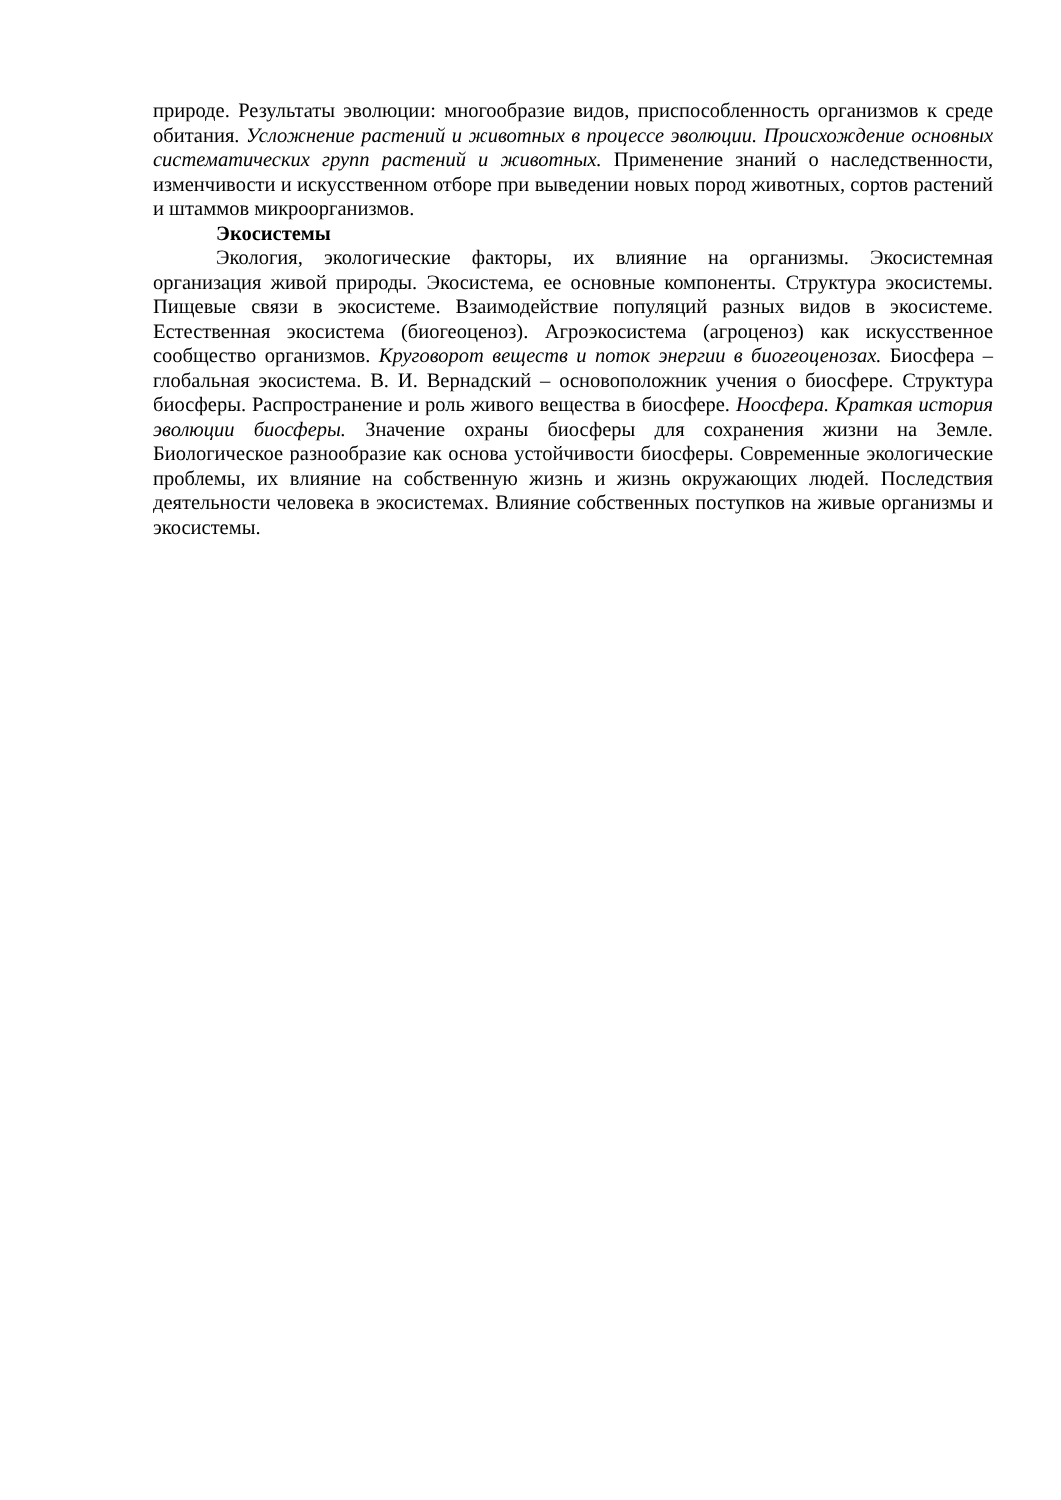природе. Результаты эволюции: многообразие видов, приспособленность организмов к среде обитания. Усложнение растений и животных в процессе эволюции. Происхождение основных систематических групп растений и животных. Применение знаний о наследственности, изменчивости и искусственном отборе при выведении новых пород животных, сортов растений и штаммов микроорганизмов.
Экосистемы
Экология, экологические факторы, их влияние на организмы. Экосистемная организация живой природы. Экосистема, ее основные компоненты. Структура экосистемы. Пищевые связи в экосистеме. Взаимодействие популяций разных видов в экосистеме. Естественная экосистема (биогеоценоз). Агроэкосистема (агроценоз) как искусственное сообщество организмов. Круговорот веществ и поток энергии в биогеоценозах. Биосфера – глобальная экосистема. В. И. Вернадский – основоположник учения о биосфере. Структура биосферы. Распространение и роль живого вещества в биосфере. Ноосфера. Краткая история эволюции биосферы. Значение охраны биосферы для сохранения жизни на Земле. Биологическое разнообразие как основа устойчивости биосферы. Современные экологические проблемы, их влияние на собственную жизнь и жизнь окружающих людей. Последствия деятельности человека в экосистемах. Влияние собственных поступков на живые организмы и экосистемы.